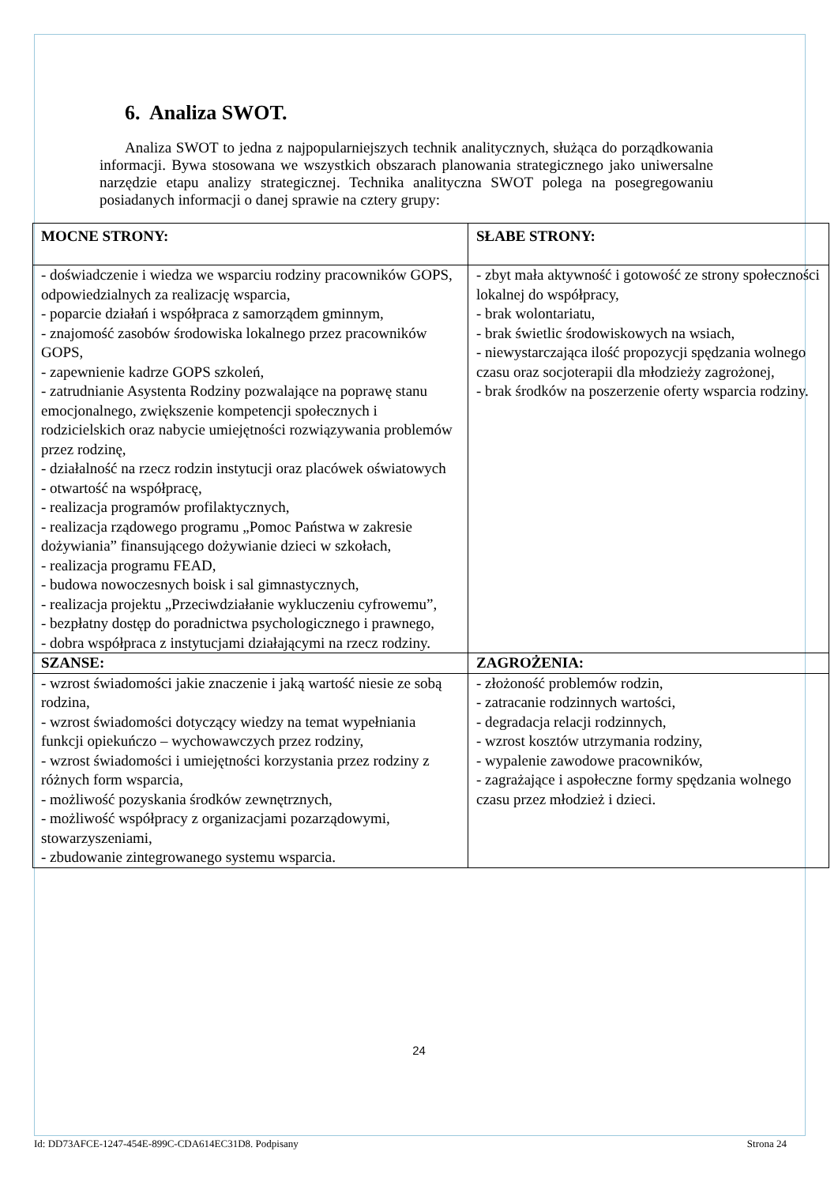6. Analiza SWOT.
Analiza SWOT to jedna z najpopularniejszych technik analitycznych, służąca do porządkowania informacji. Bywa stosowana we wszystkich obszarach planowania strategicznego jako uniwersalne narzędzie etapu analizy strategicznej. Technika analityczna SWOT polega na posegregowaniu posiadanych informacji o danej sprawie na cztery grupy:
| MOCNE STRONY: | SŁABE STRONY: |
| - doświadczenie i wiedza we wsparciu rodziny pracowników GOPS, odpowiedzialnych za realizację wsparcia, - poparcie działań i współpraca z samorządem gminnym, - znajomość zasobów środowiska lokalnego przez pracowników GOPS, - zapewnienie kadrze GOPS szkoleń, - zatrudnianie Asystenta Rodziny pozwalające na poprawę stanu emocjonalnego, zwiększenie kompetencji społecznych i rodzicielskich oraz nabycie umiejętności rozwiązywania problemów przez rodzinę, - działalność na rzecz rodzin instytucji oraz placówek oświatowych - otwartość na współpracę, - realizacja programów profilaktycznych, - realizacja rządowego programu „Pomoc Państwa w zakresie dożywiania” finansującego dożywianie dzieci w szkołach, - realizacja programu FEAD, - budowa nowoczesnych boisk i sal gimnastycznych, - realizacja projektu „Przeciwdziałanie wykluczeniu cyfrowemu”, - bezpłatny dostęp do poradnictwa psychologicznego i prawnego, - dobra współpraca z instytucjami działającymi na rzecz rodziny. | - zbyt mała aktywność i gotowość ze strony społeczności lokalnej do współpracy, - brak wolontariatu, - brak świetlic środowiskowych na wsiach, - niewystarczająca ilość propozycji spędzania wolnego czasu oraz socjoterapii dla młodzieży zagrożonej, - brak środków na poszerzenie oferty wsparcia rodziny. |
| SZANSE: | ZAGROŻENIA: |
| - wzrost świadomości jakie znaczenie i jaką wartość niesie ze sobą rodzina, - wzrost świadomości dotyczący wiedzy na temat wypełniania funkcji opiekuńczo – wychowawczych przez rodziny, - wzrost świadomości i umiejętności korzystania przez rodziny z różnych form wsparcia, - możliwość pozyskania środków zewnętrznych, - możliwość współpracy z organizacjami pozarządowymi, stowarzyszeniami, - zbudowanie zintegrowanego systemu wsparcia. | - złożoność problemów rodzin, - zatracanie rodzinnych wartości, - degradacja relacji rodzinnych, - wzrost kosztów utrzymania rodziny, - wypalenie zawodowe pracowników, - zagrażające i aspołeczne formy spędzania wolnego czasu przez młodzież i dzieci. |
24
Id: DD73AFCE-1247-454E-899C-CDA614EC31D8. Podpisany Strona 24